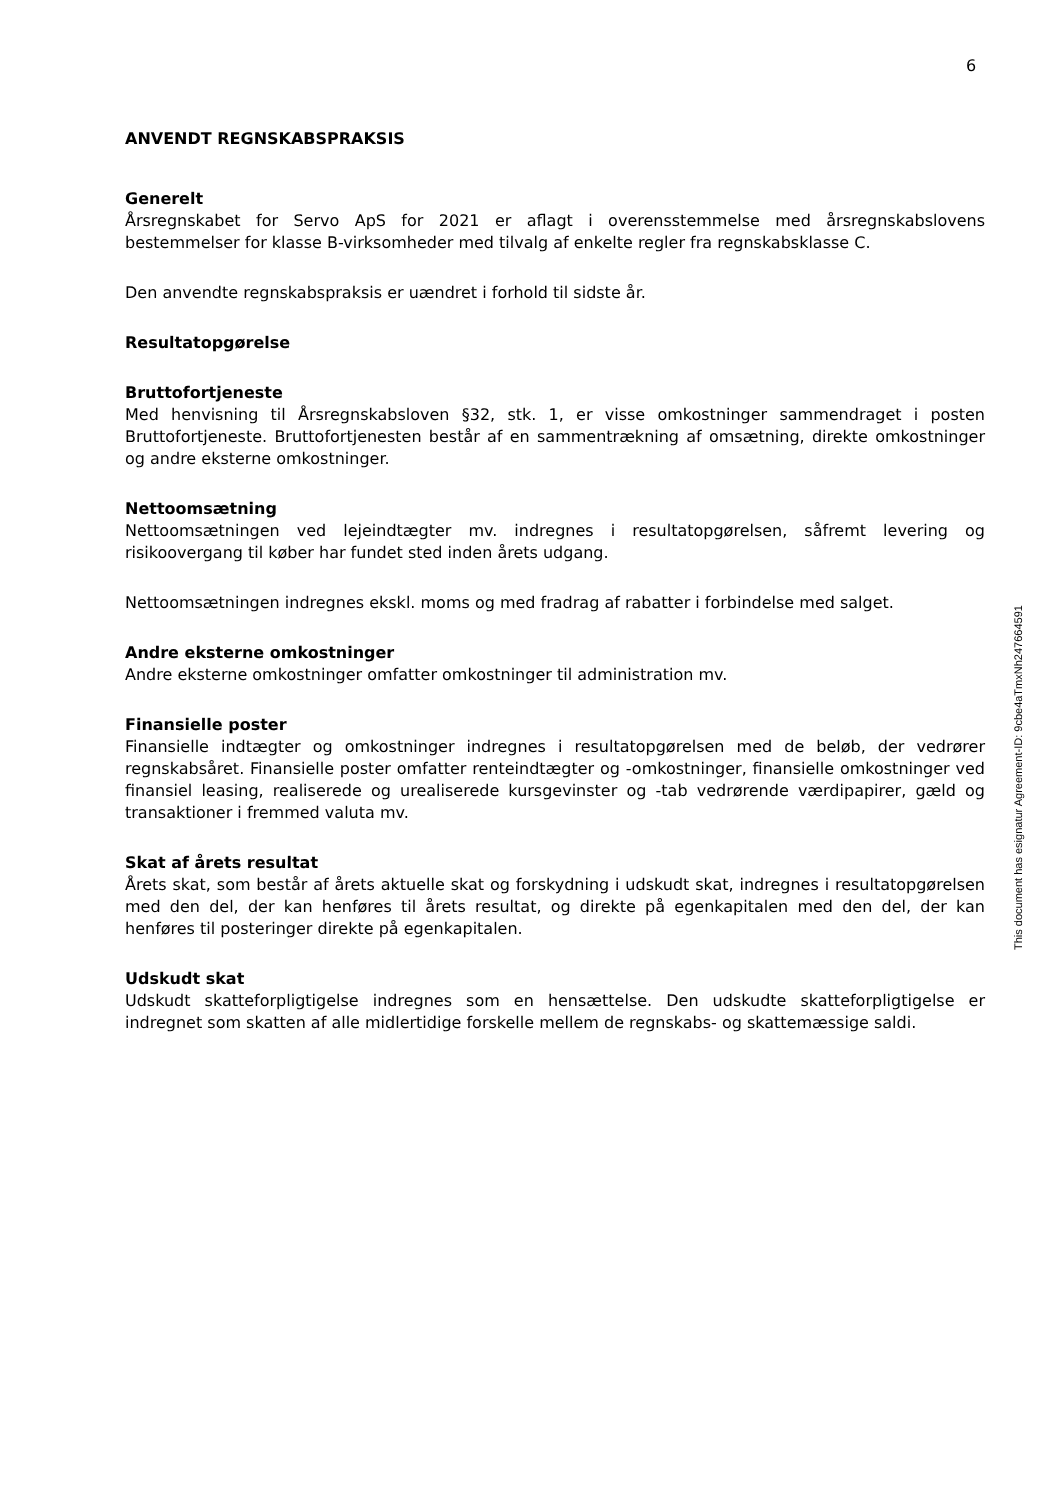6
ANVENDT REGNSKABSPRAKSIS
Generelt
Årsregnskabet for Servo ApS for 2021 er aflagt i overensstemmelse med årsregnskabslovens bestemmelser for klasse B-virksomheder med tilvalg af enkelte regler fra regnskabsklasse C.
Den anvendte regnskabspraksis er uændret i forhold til sidste år.
Resultatopgørelse
Bruttofortjeneste
Med henvisning til Årsregnskabsloven §32, stk. 1, er visse omkostninger sammendraget i posten Bruttofortjeneste. Bruttofortjenesten består af en sammentrækning af omsætning, direkte omkostninger og andre eksterne omkostninger.
Nettoomsætning
Nettoomsætningen ved lejeindtægter mv. indregnes i resultatopgørelsen, såfremt levering og risikoovergang til køber har fundet sted inden årets udgang.
Nettoomsætningen indregnes ekskl. moms og med fradrag af rabatter i forbindelse med salget.
Andre eksterne omkostninger
Andre eksterne omkostninger omfatter omkostninger til administration mv.
Finansielle poster
Finansielle indtægter og omkostninger indregnes i resultatopgørelsen med de beløb, der vedrører regnskabsåret. Finansielle poster omfatter renteindtægter og -omkostninger, finansielle omkostninger ved finansiel leasing, realiserede og urealiserede kursgevinster og -tab vedrørende værdipapirer, gæld og transaktioner i fremmed valuta mv.
Skat af årets resultat
Årets skat, som består af årets aktuelle skat og forskydning i udskudt skat, indregnes i resultatopgørelsen med den del, der kan henføres til årets resultat, og direkte på egenkapitalen med den del, der kan henføres til posteringer direkte på egenkapitalen.
Udskudt skat
Udskudt skatteforpligtigelse indregnes som en hensættelse. Den udskudte skatteforpligtigelse er indregnet som skatten af alle midlertidige forskelle mellem de regnskabs- og skattemæssige saldi.
This document has esignatur Agreement-ID: 9cbe4aTmxNh247664591